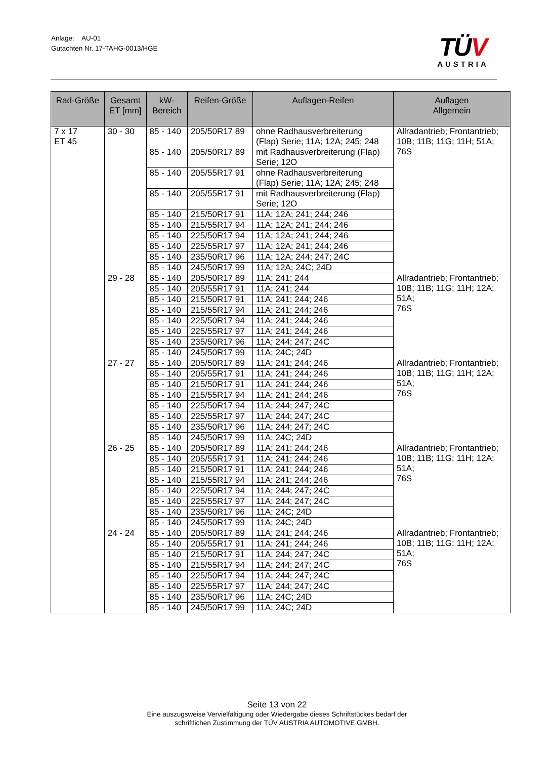Anlage: AU-01
Gutachten Nr. 17-TAHG-0013/HGE
TÜV
AUSTRIA
| Rad-Größe | Gesamt ET [mm] | kW- Bereich | Reifen-Größe | Auflagen-Reifen | Auflagen Allgemein |
| --- | --- | --- | --- | --- | --- |
| 7 x 17 ET 45 | 30 - 30 | 85 - 140 | 205/50R17 89 | ohne Radhausverbreiterung (Flap) Serie; 11A; 12A; 245; 248 | Allradantrieb; Frontantrieb; 10B; 11B; 11G; 11H; 51A; 76S |
| | | 85 - 140 | 205/50R17 89 | mit Radhausverbreiterung (Flap) Serie; 12O | |
| | | 85 - 140 | 205/55R17 91 | ohne Radhausverbreiterung (Flap) Serie; 11A; 12A; 245; 248 | |
| | | 85 - 140 | 205/55R17 91 | mit Radhausverbreiterung (Flap) Serie; 12O | |
| | | 85 - 140 | 215/50R17 91 | 11A; 12A; 241; 244; 246 | |
| | | 85 - 140 | 215/55R17 94 | 11A; 12A; 241; 244; 246 | |
| | | 85 - 140 | 225/50R17 94 | 11A; 12A; 241; 244; 246 | |
| | | 85 - 140 | 225/55R17 97 | 11A; 12A; 241; 244; 246 | |
| | | 85 - 140 | 235/50R17 96 | 11A; 12A; 244; 247; 24C | |
| | | 85 - 140 | 245/50R17 99 | 11A; 12A; 24C; 24D | |
| | 29 - 28 | 85 - 140 | 205/50R17 89 | 11A; 241; 244 | Allradantrieb; Frontantrieb; 10B; 11B; 11G; 11H; 12A; 51A; 76S |
| | | 85 - 140 | 205/55R17 91 | 11A; 241; 244 | |
| | | 85 - 140 | 215/50R17 91 | 11A; 241; 244; 246 | |
| | | 85 - 140 | 215/55R17 94 | 11A; 241; 244; 246 | |
| | | 85 - 140 | 225/50R17 94 | 11A; 241; 244; 246 | |
| | | 85 - 140 | 225/55R17 97 | 11A; 241; 244; 246 | |
| | | 85 - 140 | 235/50R17 96 | 11A; 244; 247; 24C | |
| | | 85 - 140 | 245/50R17 99 | 11A; 24C; 24D | |
| | 27 - 27 | 85 - 140 | 205/50R17 89 | 11A; 241; 244; 246 | Allradantrieb; Frontantrieb; 10B; 11B; 11G; 11H; 12A; 51A; 76S |
| | | 85 - 140 | 205/55R17 91 | 11A; 241; 244; 246 | |
| | | 85 - 140 | 215/50R17 91 | 11A; 241; 244; 246 | |
| | | 85 - 140 | 215/55R17 94 | 11A; 241; 244; 246 | |
| | | 85 - 140 | 225/50R17 94 | 11A; 244; 247; 24C | |
| | | 85 - 140 | 225/55R17 97 | 11A; 244; 247; 24C | |
| | | 85 - 140 | 235/50R17 96 | 11A; 244; 247; 24C | |
| | | 85 - 140 | 245/50R17 99 | 11A; 24C; 24D | |
| | 26 - 25 | 85 - 140 | 205/50R17 89 | 11A; 241; 244; 246 | Allradantrieb; Frontantrieb; 10B; 11B; 11G; 11H; 12A; 51A; 76S |
| | | 85 - 140 | 205/55R17 91 | 11A; 241; 244; 246 | |
| | | 85 - 140 | 215/50R17 91 | 11A; 241; 244; 246 | |
| | | 85 - 140 | 215/55R17 94 | 11A; 241; 244; 246 | |
| | | 85 - 140 | 225/50R17 94 | 11A; 244; 247; 24C | |
| | | 85 - 140 | 225/55R17 97 | 11A; 244; 247; 24C | |
| | | 85 - 140 | 235/50R17 96 | 11A; 24C; 24D | |
| | | 85 - 140 | 245/50R17 99 | 11A; 24C; 24D | |
| | 24 - 24 | 85 - 140 | 205/50R17 89 | 11A; 241; 244; 246 | Allradantrieb; Frontantrieb; 10B; 11B; 11G; 11H; 12A; 51A; 76S |
| | | 85 - 140 | 205/55R17 91 | 11A; 241; 244; 246 | |
| | | 85 - 140 | 215/50R17 91 | 11A; 244; 247; 24C | |
| | | 85 - 140 | 215/55R17 94 | 11A; 244; 247; 24C | |
| | | 85 - 140 | 225/50R17 94 | 11A; 244; 247; 24C | |
| | | 85 - 140 | 225/55R17 97 | 11A; 244; 247; 24C | |
| | | 85 - 140 | 235/50R17 96 | 11A; 24C; 24D | |
| | | 85 - 140 | 245/50R17 99 | 11A; 24C; 24D | |
Seite 13 von 22
Eine auszugsweise Vervielfältigung oder Wiedergabe dieses Schriftstückes bedarf der
schriftlichen Zustimmung der TÜV AUSTRIA AUTOMOTIVE GMBH.